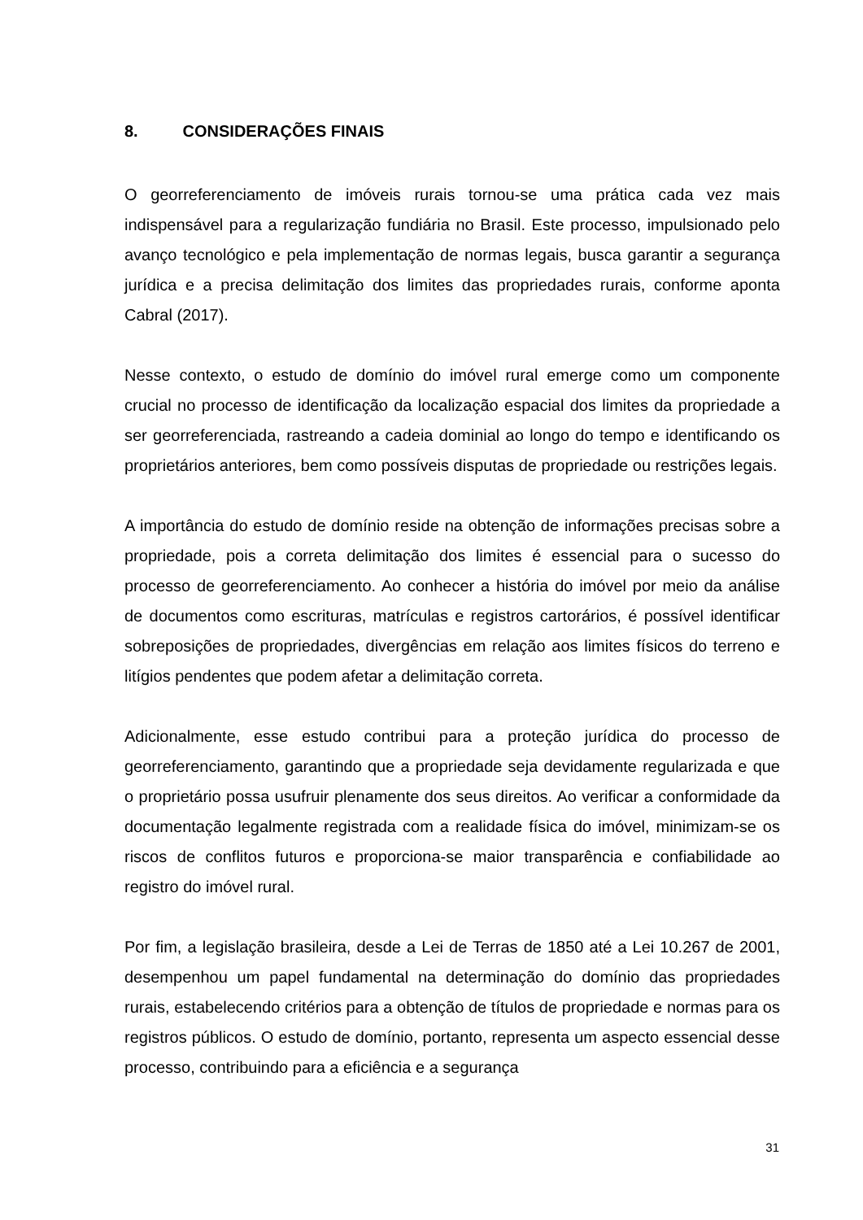8. CONSIDERAÇÕES FINAIS
O georreferenciamento de imóveis rurais tornou-se uma prática cada vez mais indispensável para a regularização fundiária no Brasil. Este processo, impulsionado pelo avanço tecnológico e pela implementação de normas legais, busca garantir a segurança jurídica e a precisa delimitação dos limites das propriedades rurais, conforme aponta Cabral (2017).
Nesse contexto, o estudo de domínio do imóvel rural emerge como um componente crucial no processo de identificação da localização espacial dos limites da propriedade a ser georreferenciada, rastreando a cadeia dominial ao longo do tempo e identificando os proprietários anteriores, bem como possíveis disputas de propriedade ou restrições legais.
A importância do estudo de domínio reside na obtenção de informações precisas sobre a propriedade, pois a correta delimitação dos limites é essencial para o sucesso do processo de georreferenciamento. Ao conhecer a história do imóvel por meio da análise de documentos como escrituras, matrículas e registros cartorários, é possível identificar sobreposições de propriedades, divergências em relação aos limites físicos do terreno e litígios pendentes que podem afetar a delimitação correta.
Adicionalmente, esse estudo contribui para a proteção jurídica do processo de georreferenciamento, garantindo que a propriedade seja devidamente regularizada e que o proprietário possa usufruir plenamente dos seus direitos. Ao verificar a conformidade da documentação legalmente registrada com a realidade física do imóvel, minimizam-se os riscos de conflitos futuros e proporciona-se maior transparência e confiabilidade ao registro do imóvel rural.
Por fim, a legislação brasileira, desde a Lei de Terras de 1850 até a Lei 10.267 de 2001, desempenhou um papel fundamental na determinação do domínio das propriedades rurais, estabelecendo critérios para a obtenção de títulos de propriedade e normas para os registros públicos. O estudo de domínio, portanto, representa um aspecto essencial desse processo, contribuindo para a eficiência e a segurança
31